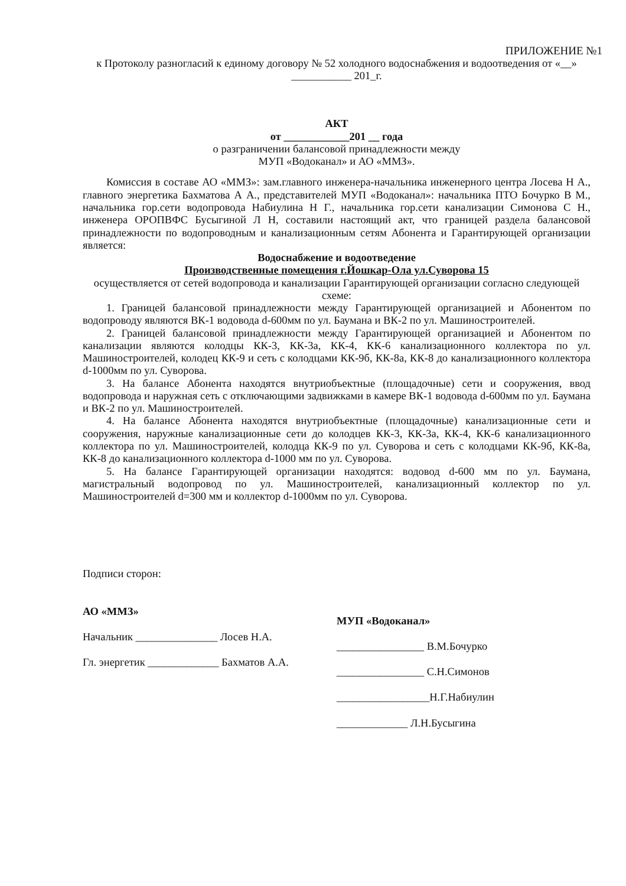ПРИЛОЖЕНИЕ №1
к Протоколу разногласий к единому договору № 52 холодного водоснабжения и водоотведения от «__» ___________ 201_г.
АКТ
от ____________201 __ года
о разграничении балансовой принадлежности между
МУП «Водоканал» и АО «ММЗ».
Комиссия в составе АО «ММЗ»: зам.главного инженера-начальника инженерного центра Лосева Н А., главного энергетика Бахматова А А., представителей МУП «Водоканал»: начальника ПТО Бочурко В М., начальника гор.сети водопровода Набиулина Н Г., начальника гор.сети канализации Симонова С Н., инженера ОРОПВФС Бусыгиной Л Н, составили настоящий акт, что границей раздела балансовой принадлежности по водопроводным и канализационным сетям Абонента и Гарантирующей организации является:
Водоснабжение и водоотведение
Производственные помещения г.Йошкар-Ола ул.Суворова 15
осуществляется от сетей водопровода и канализации Гарантирующей организации согласно следующей схеме:
1. Границей балансовой принадлежности между Гарантирующей организацией и Абонентом по водопроводу являются ВК-1 водовода d-600мм по ул. Баумана и ВК-2 по ул. Машиностроителей.
2. Границей балансовой принадлежности между Гарантирующей организацией и Абонентом по канализации являются колодцы КК-3, КК-3а, КК-4, КК-6 канализационного коллектора по ул. Машиностроителей, колодец КК-9 и сеть с колодцами КК-9б, КК-8а, КК-8 до канализационного коллектора d-1000мм по ул. Суворова.
3. На балансе Абонента находятся внутриобъектные (площадочные) сети и сооружения, ввод водопровода и наружная сеть с отключающими задвижками в камере ВК-1 водовода d-600мм по ул. Баумана и ВК-2 по ул. Машиностроителей.
4. На балансе Абонента находятся внутриобъектные (площадочные) канализационные сети и сооружения, наружные канализационные сети до колодцев КК-3, КК-3а, КК-4, КК-6 канализационного коллектора по ул. Машиностроителей, колодца КК-9 по ул. Суворова и сеть с колодцами КК-9б, КК-8а, КК-8 до канализационного коллектора d-1000 мм по ул. Суворова.
5. На балансе Гарантирующей организации находятся: водовод d-600 мм по ул. Баумана, магистральный водопровод по ул. Машиностроителей, канализационный коллектор по ул. Машиностроителей d=300 мм и коллектор d-1000мм по ул. Суворова.
Подписи сторон:
АО «ММЗ»
Начальник _______________ Лосев Н.А.
Гл. энергетик _____________ Бахматов А.А.
МУП «Водоканал»
________________ В.М.Бочурко
________________ С.Н.Симонов
_________________Н.Г.Набиулин
_____________ Л.Н.Бусыгина